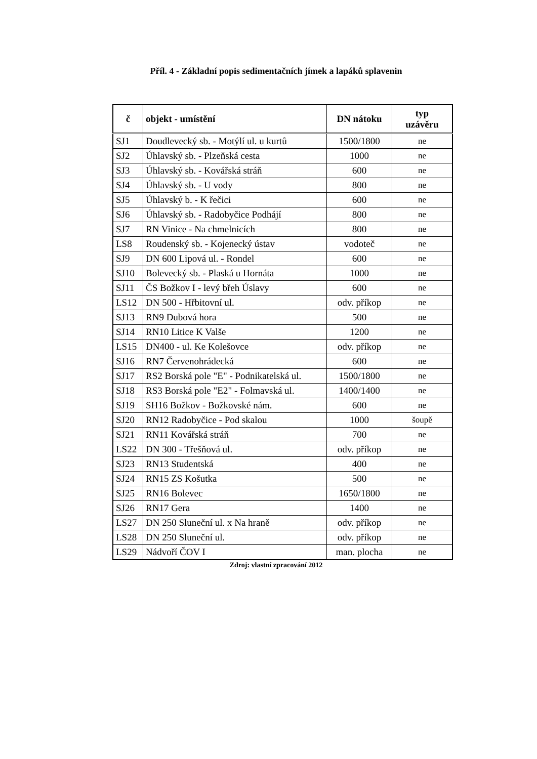Příl. 4 - Základní popis sedimentačních jímek a lapáků splavenin
| č | objekt - umístění | DN nátoku | typ uzávěru |
| --- | --- | --- | --- |
| SJ1 | Doudlevecký sb. - Motýlí ul. u kurtů | 1500/1800 | ne |
| SJ2 | Úhlavský sb. - Plzeňská cesta | 1000 | ne |
| SJ3 | Úhlavský sb. - Kovářská stráň | 600 | ne |
| SJ4 | Úhlavský sb. - U vody | 800 | ne |
| SJ5 | Úhlavský b. - K řečici | 600 | ne |
| SJ6 | Úhlavský sb. - Radobyčice Podhájí | 800 | ne |
| SJ7 | RN Vinice - Na chmelnicích | 800 | ne |
| LS8 | Roudenský sb. - Kojenecký ústav | vodoteč | ne |
| SJ9 | DN 600 Lipová ul. - Rondel | 600 | ne |
| SJ10 | Bolevecký sb. - Plaská u Hornáta | 1000 | ne |
| SJ11 | ČS Božkov I - levý břeh Úslavy | 600 | ne |
| LS12 | DN 500 - Hřbitovní ul. | odv. příkop | ne |
| SJ13 | RN9 Dubová hora | 500 | ne |
| SJ14 | RN10 Litice K Valše | 1200 | ne |
| LS15 | DN400 - ul. Ke Kolešovce | odv. příkop | ne |
| SJ16 | RN7 Červenohrádecká | 600 | ne |
| SJ17 | RS2 Borská pole "E" - Podnikatelská ul. | 1500/1800 | ne |
| SJ18 | RS3 Borská pole "E2" - Folmavská ul. | 1400/1400 | ne |
| SJ19 | SH16 Božkov - Božkovské nám. | 600 | ne |
| SJ20 | RN12 Radobyčice - Pod skalou | 1000 | šoupě |
| SJ21 | RN11 Kovářská stráň | 700 | ne |
| LS22 | DN 300 - Třešňová ul. | odv. příkop | ne |
| SJ23 | RN13 Studentská | 400 | ne |
| SJ24 | RN15 ZS Košutka | 500 | ne |
| SJ25 | RN16 Bolevec | 1650/1800 | ne |
| SJ26 | RN17 Gera | 1400 | ne |
| LS27 | DN 250 Sluneční ul. x Na hraně | odv. příkop | ne |
| LS28 | DN 250 Sluneční ul. | odv. příkop | ne |
| LS29 | Nádvoří ČOV I | man. plocha | ne |
Zdroj: vlastní zpracování 2012